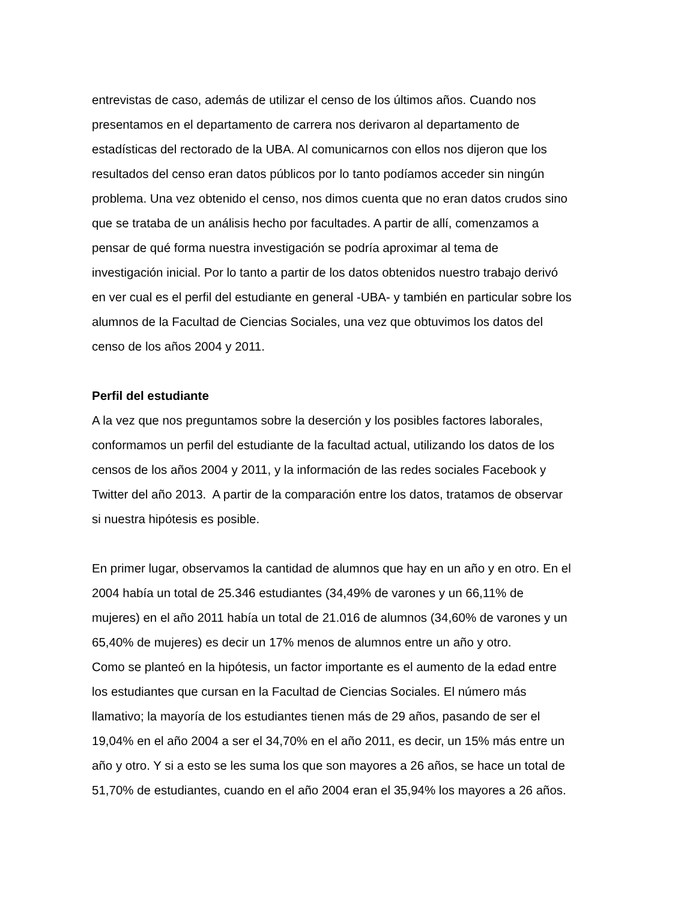entrevistas de caso, además de utilizar el censo de los últimos años. Cuando nos
presentamos en el departamento de carrera nos derivaron al departamento de
estadísticas del rectorado de la UBA. Al comunicarnos con ellos nos dijeron que los
resultados del censo eran datos públicos por lo tanto podíamos acceder sin ningún
problema. Una vez obtenido el censo, nos dimos cuenta que no eran datos crudos sino
que se trataba de un análisis hecho por facultades. A partir de allí, comenzamos a
pensar de qué forma nuestra investigación se podría aproximar al tema de
investigación inicial. Por lo tanto a partir de los datos obtenidos nuestro trabajo derivó
en ver cual es el perfil del estudiante en general -UBA- y también en particular sobre los
alumnos de la Facultad de Ciencias Sociales, una vez que obtuvimos los datos del
censo de los años 2004 y 2011.
Perfil del estudiante
A la vez que nos preguntamos sobre la deserción y los posibles factores laborales,
conformamos un perfil del estudiante de la facultad actual, utilizando los datos de los
censos de los años 2004 y 2011, y la información de las redes sociales Facebook y
Twitter del año 2013. A partir de la comparación entre los datos, tratamos de observar
si nuestra hipótesis es posible.
En primer lugar, observamos la cantidad de alumnos que hay en un año y en otro. En el
2004 había un total de 25.346 estudiantes (34,49% de varones y un 66,11% de
mujeres) en el año 2011 había un total de 21.016 de alumnos (34,60% de varones y un
65,40% de mujeres) es decir un 17% menos de alumnos entre un año y otro.
Como se planteó en la hipótesis, un factor importante es el aumento de la edad entre
los estudiantes que cursan en la Facultad de Ciencias Sociales. El número más
llamativo; la mayoría de los estudiantes tienen más de 29 años, pasando de ser el
19,04% en el año 2004 a ser el 34,70% en el año 2011, es decir, un 15% más entre un
año y otro. Y si a esto se les suma los que son mayores a 26 años, se hace un total de
51,70% de estudiantes, cuando en el año 2004 eran el 35,94% los mayores a 26 años.